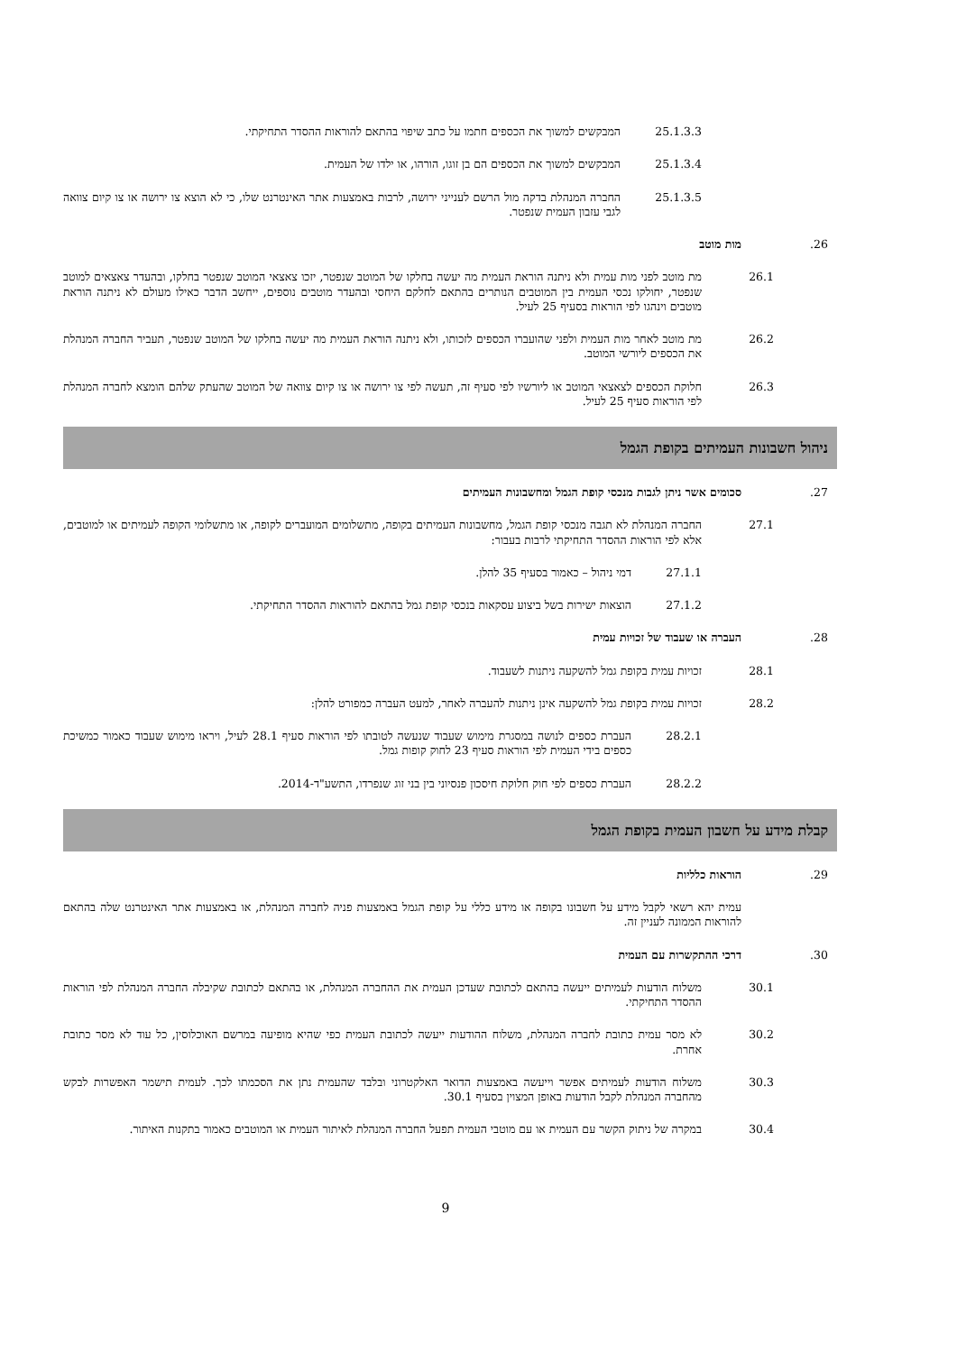25.1.3.3 המבקשים למשוך את הכספים חתמו על כתב שיפוי בהתאם להוראות ההסדר התחיקתי.
25.1.3.4 המבקשים למשוך את הכספים הם בן זוגו, הורהו, או ילדו של העמית.
25.1.3.5 החברה המנהלת בדקה מול הרשם לענייני ירושה, לרבות באמצעות אתר האינטרנט שלו, כי לא הוצא צו ירושה או צו קיום צוואה לגבי עזבון העמית שנפטר.
.26 מות מוטב
26.1 מת מוטב לפני מות עמית ולא ניתנה הוראת העמית מה יעשה בחלקו של המוטב שנפטר, יזכו צאצאי המוטב שנפטר בחלקו, ובהעדר צאצאים למוטב שנפטר, יחולקו נכסי העמית בין המוטבים הנותרים בהתאם לחלקם היחסי ובהעדר מוטבים נוספים, ייחשב הדבר כאילו מעולם לא ניתנה הוראת מוטבים וינהגו לפי הוראות בסעיף 25 לעיל.
26.2 מת מוטב לאחר מות העמית ולפני שהועברו הכספים לזכותו, ולא ניתנה הוראת העמית מה יעשה בחלקו של המוטב שנפטר, תעביר החברה המנהלת את הכספים ליורשי המוטב.
26.3 חלוקת הכספים לצאצאי המוטב או ליורשיו לפי סעיף זה, תעשה לפי צו ירושה או צו קיום צוואה של המוטב שהעתק שלהם הומצא לחברה המנהלת לפי הוראות סעיף 25 לעיל.
ניהול חשבונות העמיתים בקופת הגמל
.27 סכומים אשר ניתן לגבות מנכסי קופת הגמל ומחשבונות העמיתים
27.1 החברה המנהלת לא תגבה מנכסי קופת הגמל, מחשבונות העמיתים בקופה, מתשלומים המועברים לקופה, או מתשלומי הקופה לעמיתים או למוטבים, אלא לפי הוראות ההסדר התחיקתי לרבות בעבור:
27.1.1 דמי ניהול – כאמור בסעיף 35 להלן.
27.1.2 הוצאות ישירות בשל ביצוע עסקאות בנכסי קופת גמל בהתאם להוראות ההסדר התחיקתי.
.28 העברה או שעבוד של זכויות עמית
28.1 זכויות עמית בקופת גמל להשקעה ניתנות לשעבוד.
28.2 זכויות עמית בקופת גמל להשקעה אינן ניתנות להעברה לאחר, למעט העברה כמפורט להלן:
28.2.1 העברת כספים לנושה במסגרת מימוש שעבוד שנעשה לטובתו לפי הוראות סעיף 28.1 לעיל, ויראו מימוש שעבוד כאמור כמשיכת כספים בידי העמית לפי הוראות סעיף 23 לחוק קופות גמל.
28.2.2 העברת כספים לפי חוק חלוקת חיסכון פנסיוני בין בני זוג שנפרדו, התשע"ד-2014.
קבלת מידע על חשבון העמית בקופת הגמל
.29 הוראות כלליות
עמית יהא רשאי לקבל מידע על חשבונו בקופה או מידע כללי על קופת הגמל באמצעות פניה לחברה המנהלת, או באמצעות אתר האינטרנט שלה בהתאם להוראות הממונה לעניין זה.
.30 דרכי ההתקשרות עם העמית
30.1 משלוח הודעות לעמיתים ייעשה בהתאם לכתובת שעדכן העמית את ההחברה המנהלת, או בהתאם לכתובת שקיבלה החברה המנהלת לפי הוראות ההסדר התחיקתי.
30.2 לא מסר עמית כתובת לחברה המנהלת, משלוח ההודעות ייעשה לכתובת העמית כפי שהיא מופיעה במרשם האוכלוסין, כל עוד לא מסר כתובת אחרת.
30.3 משלוח הודעות לעמיתים אפשר וייעשה באמצעות הדואר האלקטרוני ובלבד שהעמית נתן את הסכמתו לכך. לעמית תישמר האפשרות לבקש מהחברה המנהלת לקבל הודעות באופן המצוין בסעיף 30.1.
30.4 במקרה של ניתוק הקשר עם העמית או עם מוטבי העמית תפעל החברה המנהלת לאיתור העמית או המוטבים כאמור בתקנות האיתור.
9